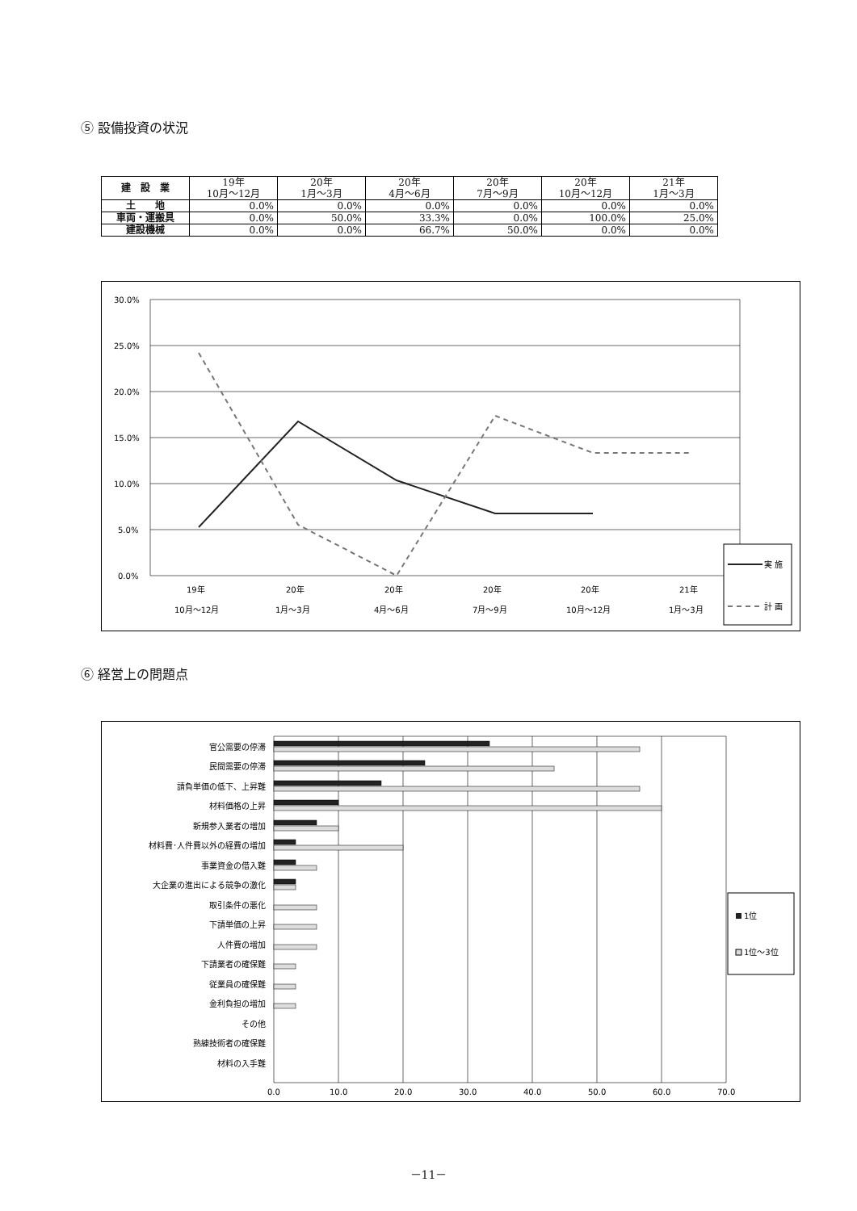⑤ 設備投資の状況
| 建 設 業 | 19年 10月～12月 | 20年 1月～3月 | 20年 4月～6月 | 20年 7月～9月 | 20年 10月～12月 | 21年 1月～3月 |
| --- | --- | --- | --- | --- | --- | --- |
| 土 地 | 0.0% | 0.0% | 0.0% | 0.0% | 0.0% | 0.0% |
| 車両・運搬具 | 0.0% | 50.0% | 33.3% | 0.0% | 100.0% | 25.0% |
| 建設機械 | 0.0% | 0.0% | 66.7% | 50.0% | 0.0% | 0.0% |
30.0%
25.0%
20.0%
15.0%
10.0%
5.0%
0.0%
19年
10月～12月
20年
1月～3月
20年
4月～6月
20年
7月～9月
20年
10月～12月
21年
1月～3月
実 施
計 画
⑥ 経営上の問題点
官公需要の停滞
民間需要の停滞
請負単価の低下、上昇難
材料価格の上昇
新規参入業者の増加
材料費･人件費以外の経費の増加
事業資金の借入難
大企業の進出による競争の激化
取引条件の悪化
下請単価の上昇
人件費の増加
下請業者の確保難
従業員の確保難
金利負担の増加
その他
熟練技術者の確保難
材料の入手難
0.0
10.0
20.0
30.0
40.0
50.0
60.0
70.0
1位
1位～3位
－11－